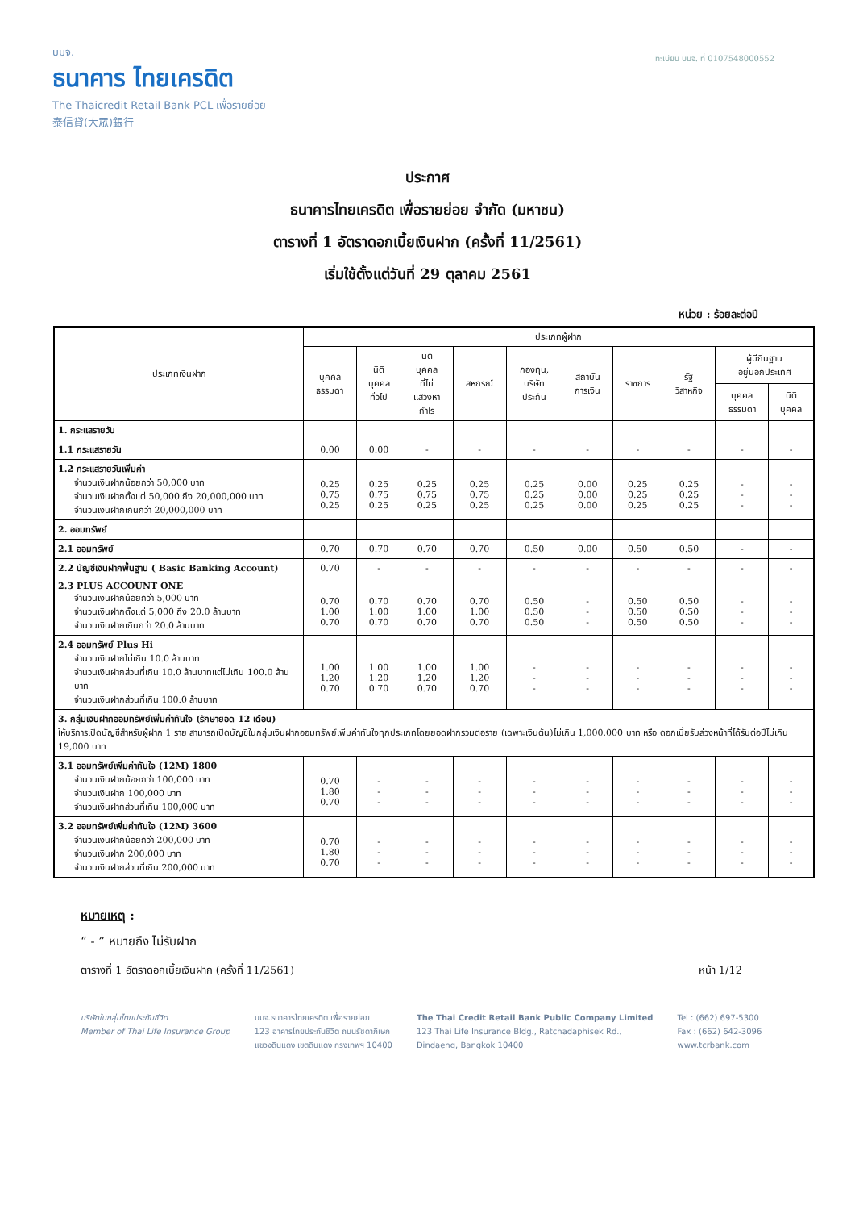บมจ.
ธนาคาร ไทยเครดิต
The Thaicredit Retail Bank PCL เพื่อรายย่อย
泰信貸(大眾)銀行
ทะเบียน บมจ. ที่ 0107548000552
ประกาศ
ธนาคารไทยเครดิต เพื่อรายย่อย จำกัด (มหาชน)
ตารางที่ 1 อัตราดอกเบี้ยเงินฝาก (ครั้งที่ 11/2561)
เริ่มใช้ตั้งแต่วันที่ 29 ตุลาคม 2561
หน่วย : ร้อยละต่อปี
| ประเภทเงินฝาก | ประเภทผู้ฝาก | | | | | | | | | |
| --- | --- | --- | --- | --- | --- | --- | --- | --- | --- | --- |
| | บุคคล ธรรมดา | นิติ บุคคล ทั่วไป | นิติ บุคคล ที่ไม่ แสวงหา กำไร | สหกรณ์ | กองทุน, บริษัท ประกัน | สถาบัน การเงิน | ราชการ | รัฐ วิสาหกิจ | ผู้มีถิ่นฐาน อยู่นอกประเทศ | |
| | | | | | | | | | บุคคล ธรรมดา | นิติ บุคคล |
| 1. กระแสรายวัน | | | | | | | | | | |
| 1.1 กระแสรายวัน | 0.00 | 0.00 | - | - | - | - | - | - | - | - |
| 1.2 กระแสรายวันเพิ่มค่า จำนวนเงินฝากน้อยกว่า 50,000 บาท จำนวนเงินฝากตั้งแต่ 50,000 ถึง 20,000,000 บาท จำนวนเงินฝากเกินกว่า 20,000,000 บาท | 0.25 0.75 0.25 | 0.25 0.75 0.25 | 0.25 0.75 0.25 | 0.25 0.75 0.25 | 0.25 0.25 0.25 | 0.00 0.00 0.00 | 0.25 0.25 0.25 | 0.25 0.25 0.25 | - - - | - - - |
| 2. ออมทรัพย์ | | | | | | | | | | |
| 2.1 ออมทรัพย์ | 0.70 | 0.70 | 0.70 | 0.70 | 0.50 | 0.00 | 0.50 | 0.50 | - | - |
| 2.2 บัญชีเงินฝากพื้นฐาน ( Basic Banking Account) | 0.70 | - | - | - | - | - | - | - | - | - |
| 2.3 PLUS ACCOUNT ONE จำนวนเงินฝากน้อยกว่า 5,000 บาท จำนวนเงินฝากตั้งแต่ 5,000 ถึง 20.0 ล้านบาท จำนวนเงินฝากเกินกว่า 20.0 ล้านบาท | 0.70 1.00 0.70 | 0.70 1.00 0.70 | 0.70 1.00 0.70 | 0.70 1.00 0.70 | 0.50 0.50 0.50 | - - - | 0.50 0.50 0.50 | 0.50 0.50 0.50 | - - - | - - - |
| 2.4 ออมทรัพย์ Plus Hi จำนวนเงินฝากไม่เกิน 10.0 ล้านบาท จำนวนเงินฝากส่วนที่เกิน 10.0 ล้านบาทแต่ไม่เกิน 100.0 ล้านบาท จำนวนเงินฝากส่วนที่เกิน 100.0 ล้านบาท | 1.00 1.20 0.70 | 1.00 1.20 0.70 | 1.00 1.20 0.70 | 1.00 1.20 0.70 | - - - | - - - | - - - | - - - | - - - | - - - |
| 3. กลุ่มเงินฝากออมทรัพย์เพิ่มค่าทันใจ (รักษายอด 12 เดือน) ให้บริการเปิดบัญชีสำหรับผู้ฝาก 1 ราย สามารถเปิดบัญชีในกลุ่มเงินฝากออมทรัพย์เพิ่มค่าทันใจทุกประเภทโดยยอดฝากรวมต่อราย (เฉพาะเงินต้น)ไม่เกิน 1,000,000 บาท หรือ ดอกเบี้ยรับล่วงหน้าที่ได้รับต่อปีไม่เกิน 19,000 บาท | | | | | | | | | | |
| 3.1 ออมทรัพย์เพิ่มค่าทันใจ (12M) 1800 จำนวนเงินฝากน้อยกว่า 100,000 บาท จำนวนเงินฝาก 100,000 บาท จำนวนเงินฝากส่วนที่เกิน 100,000 บาท | 0.70 1.80 0.70 | - - - | - - - | - - - | - - - | - - - | - - - | - - - | - - - | - - - |
| 3.2 ออมทรัพย์เพิ่มค่าทันใจ (12M) 3600 จำนวนเงินฝากน้อยกว่า 200,000 บาท จำนวนเงินฝาก 200,000 บาท จำนวนเงินฝากส่วนที่เกิน 200,000 บาท | 0.70 1.80 0.70 | - - - | - - - | - - - | - - - | - - - | - - - | - - - | - - - | - - - |
หมายเหตุ :
“ - ” หมายถึง ไม่รับฝาก
ตารางที่ 1 อัตราดอกเบี้ยเงินฝาก (ครั้งที่ 11/2561) หน้า 1/12
บริษัทในกลุ่มไทยประกันชีวิต
Member of Thai Life Insurance Group
บมจ.ธนาคารไทยเครดิต เพื่อรายย่อย
123 อาคารไทยประกันชีวิต ถนนรัชดาภิเษก
แขวงดินแดง เขตดินแดง กรุงเทพฯ 10400
The Thai Credit Retail Bank Public Company Limited
123 Thai Life Insurance Bldg., Ratchadaphisek Rd.,
Dindaeng, Bangkok 10400
Tel : (662) 697-5300
Fax : (662) 642-3096
www.tcrbank.com